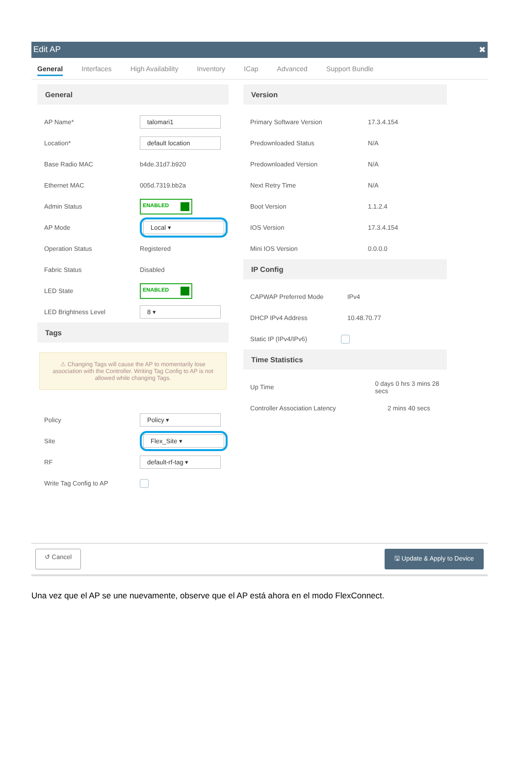Edit AP ✖
General Interfaces High Availability Inventory ICap Advanced Support Bundle
General
AP Name* talomari1
Location* default location
Base Radio MAC b4de.31d7.b920
Ethernet MAC 005d.7319.bb2a
Admin Status ENABLED
AP Mode Local ▾
Operation Status Registered
Fabric Status Disabled
LED State ENABLED
LED Brightness Level 8 ▾
Tags
⚠ Changing Tags will cause the AP to momentarily lose association with the Controller. Writing Tag Config to AP is not allowed while changing Tags.
Policy Policy ▾
Site Flex_Site ▾
RF default-rf-tag ▾
Write Tag Config to AP
Version
Primary Software Version 17.3.4.154
Predownloaded Status N/A
Predownloaded Version N/A
Next Retry Time N/A
Boot Version 1.1.2.4
IOS Version 17.3.4.154
Mini IOS Version 0.0.0.0
IP Config
CAPWAP Preferred Mode IPv4
DHCP IPv4 Address 10.48.70.77
Static IP (IPv4/IPv6)
Time Statistics
Up Time 0 days 0 hrs 3 mins 28 secs
Controller Association Latency 2 mins 40 secs
↺ Cancel 🖫 Update & Apply to Device
Una vez que el AP se une nuevamente, observe que el AP está ahora en el modo FlexConnect.